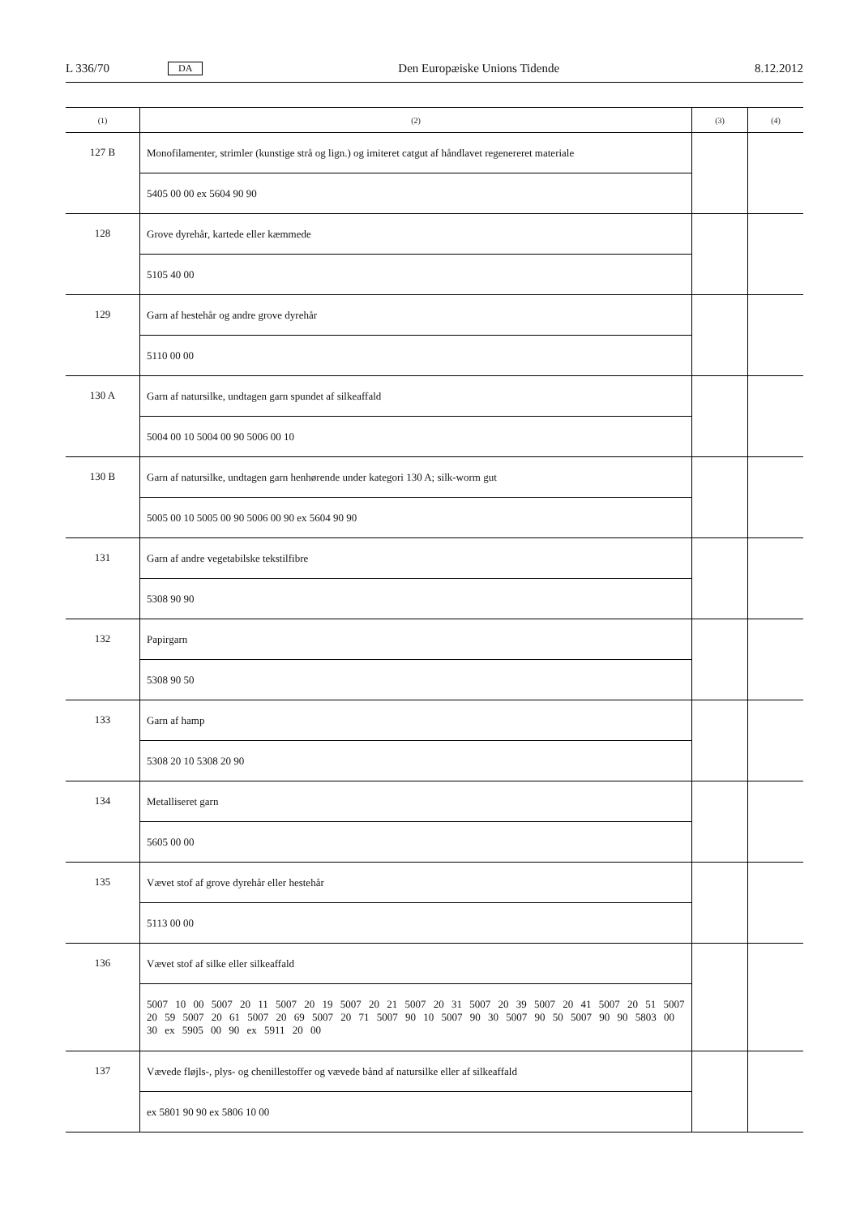L 336/70 DA Den Europæiske Unions Tidende 8.12.2012
| (1) | (2) | (3) | (4) |
| --- | --- | --- | --- |
| 127 B | Monofilamenter, strimler (kunstige strå og lign.) og imiteret catgut af håndlavet regenereret materiale | | |
| | 5405 00 00 ex 5604 90 90 | | |
| 128 | Grove dyrehår, kartede eller kæmmede | | |
| | 5105 40 00 | | |
| 129 | Garn af hestehår og andre grove dyrehår | | |
| | 5110 00 00 | | |
| 130 A | Garn af natursilke, undtagen garn spundet af silkeaffald | | |
| | 5004 00 10 5004 00 90 5006 00 10 | | |
| 130 B | Garn af natursilke, undtagen garn henhørende under kategori 130 A; silk-worm gut | | |
| | 5005 00 10 5005 00 90 5006 00 90 ex 5604 90 90 | | |
| 131 | Garn af andre vegetabilske tekstilfibre | | |
| | 5308 90 90 | | |
| 132 | Papirgarn | | |
| | 5308 90 50 | | |
| 133 | Garn af hamp | | |
| | 5308 20 10 5308 20 90 | | |
| 134 | Metalliseret garn | | |
| | 5605 00 00 | | |
| 135 | Vævet stof af grove dyrehår eller hestehår | | |
| | 5113 00 00 | | |
| 136 | Vævet stof af silke eller silkeaffald | | |
| | 5007 10 00 5007 20 11 5007 20 19 5007 20 21 5007 20 31 5007 20 39 5007 20 41 5007 20 51 5007 20 59 5007 20 61 5007 20 69 5007 20 71 5007 90 10 5007 90 30 5007 90 50 5007 90 90 5803 00 30 ex 5905 00 90 ex 5911 20 00 | | |
| 137 | Vævede fløjls-, plys- og chenillestoffer og vævede bånd af natursilke eller af silkeaffald | | |
| | ex 5801 90 90 ex 5806 10 00 | | |